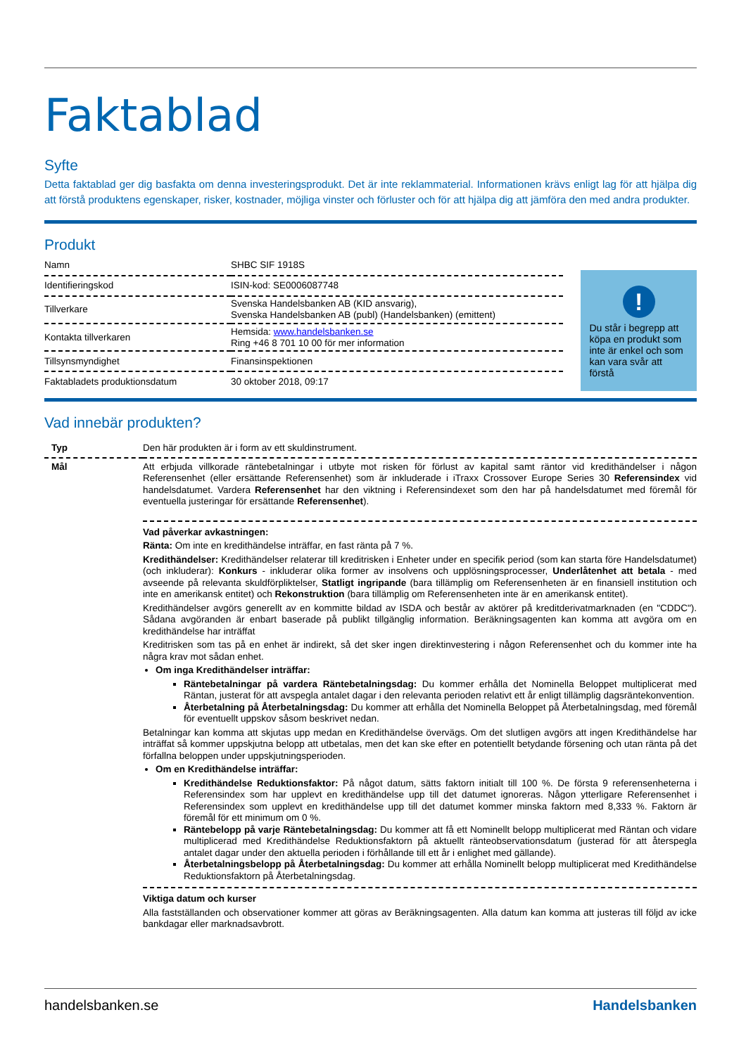Faktablad
Syfte
Detta faktablad ger dig basfakta om denna investeringsprodukt. Det är inte reklammaterial. Informationen krävs enligt lag för att hjälpa dig att förstå produktens egenskaper, risker, kostnader, möjliga vinster och förluster och för att hjälpa dig att jämföra den med andra produkter.
Produkt
| Namn | SHBC SIF 1918S |
| Identifieringskod | ISIN-kod: SE0006087748 |
| Tillverkare | Svenska Handelsbanken AB (KID ansvarig), Svenska Handelsbanken AB (publ) (Handelsbanken) (emittent) |
| Kontakta tillverkaren | Hemsida: www.handelsbanken.se Ring +46 8 701 10 00 för mer information |
| Tillsynsmyndighet | Finansinspektionen |
| Faktabladets produktionsdatum | 30 oktober 2018, 09:17 |
!
Du står i begrepp att köpa en produkt som inte är enkel och som kan vara svår att förstå
Vad innebär produkten?
| Typ | Den här produkten är i form av ett skuldinstrument. |
| Mål | Att erbjuda villkorade räntebetalningar i utbyte mot risken för förlust av kapital samt räntor vid kredithändelser i någon Referensenhet (eller ersättande Referensenhet) som är inkluderade i iTraxx Crossover Europe Series 30 Referensindex vid handelsdatumet. Vardera Referensenhet har den viktning i Referensindexet som den har på handelsdatumet med föremål för eventuella justeringar för ersättande Referensenhet ). |
| | Vad påverkar avkastningen: Ränta: Om inte en kredithändelse inträffar, en fast ränta på 7 %. Kredithändelser: Kredithändelser relaterar till kreditrisken i Enheter under en specifik period (som kan starta före Handelsdatumet) (och inkluderar): Konkurs - inkluderar olika former av insolvens och upplösningsprocesser, Underlåtenhet att betala - med avseende på relevanta skuldförpliktelser, Statligt ingripande (bara tillämplig om Referensenheten är en finansiell institution och inte en amerikansk entitet) och Rekonstruktion (bara tillämplig om Referensenheten inte är en amerikansk entitet). Kredithändelser avgörs generellt av en kommitte bildad av ISDA och består av aktörer på kreditderivatmarknaden (en "CDDC"). Sådana avgöranden är enbart baserade på publikt tillgänglig information. Beräkningsagenten kan komma att avgöra om en kredithändelse har inträffat Kreditrisken som tas på en enhet är indirekt, så det sker ingen direktinvestering i någon Referensenhet och du kommer inte ha några krav mot sådan enhet. Om inga Kredithändelser inträffar: Räntebetalningar på vardera Räntebetalningsdag: Du kommer erhålla det Nominella Beloppet multiplicerat med Räntan, justerat för att avspegla antalet dagar i den relevanta perioden relativt ett år enligt tillämplig dagsräntekonvention. Återbetalning på Återbetalningsdag: Du kommer att erhålla det Nominella Beloppet på Återbetalningsdag, med föremål för eventuellt uppskov såsom beskrivet nedan. Betalningar kan komma att skjutas upp medan en Kredithändelse övervägs. Om det slutligen avgörs att ingen Kredithändelse har inträffat så kommer uppskjutna belopp att utbetalas, men det kan ske efter en potentiellt betydande försening och utan ränta på det förfallna beloppen under uppskjutningsperioden. Om en Kredithändelse inträffar: Kredithändelse Reduktionsfaktor: På något datum, sätts faktorn initialt till 100 %. De första 9 referensenheterna i Referensindex som har upplevt en kredithändelse upp till det datumet ignoreras. Någon ytterligare Referensenhet i Referensindex som upplevt en kredithändelse upp till det datumet kommer minska faktorn med 8,333 %. Faktorn är föremål för ett minimum om 0 %. Räntebelopp på varje Räntebetalningsdag: Du kommer att få ett Nominellt belopp multiplicerat med Räntan och vidare multiplicerad med Kredithändelse Reduktionsfaktorn på aktuellt ränteobservationsdatum (justerad för att återspegla antalet dagar under den aktuella perioden i förhållande till ett år i enlighet med gällande). Återbetalningsbelopp på Återbetalningsdag: Du kommer att erhålla Nominellt belopp multiplicerat med Kredithändelse Reduktionsfaktorn på Återbetalningsdag. |
| | Viktiga datum och kurser Alla fastställanden och observationer kommer att göras av Beräkningsagenten. Alla datum kan komma att justeras till följd av icke bankdagar eller marknadsavbrott. |
handelsbanken.se Handelsbanken